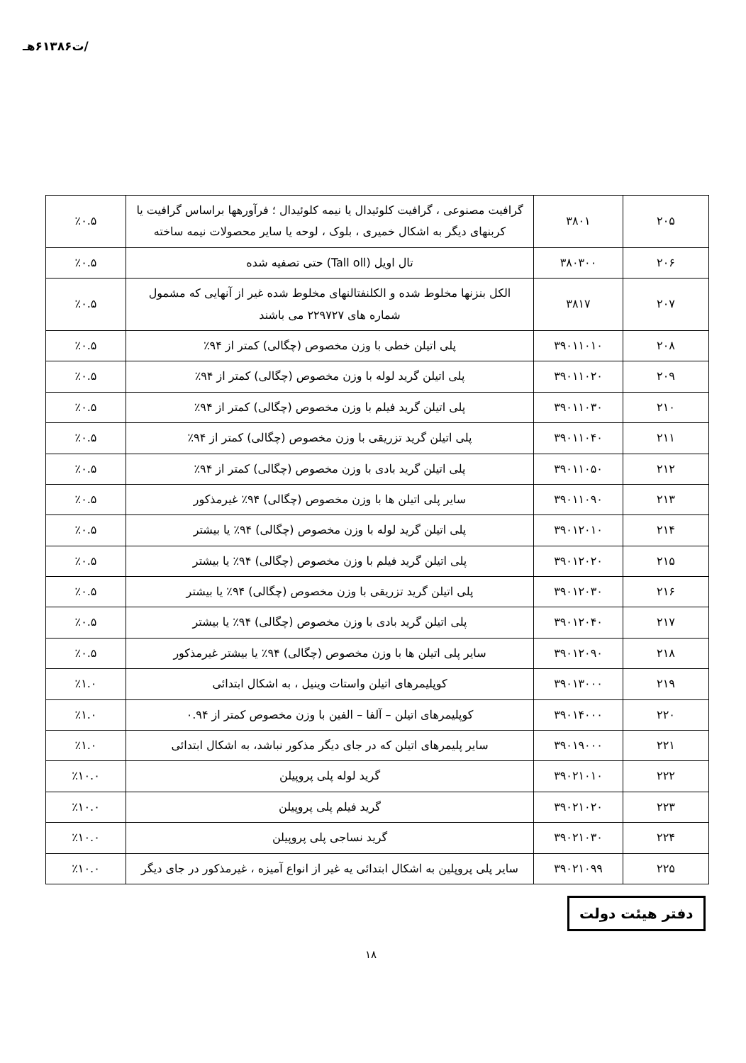/ت۶۱۳۸۶هـ
| ۲۰۵ | ۳۸۰۱ | گرافیت مصنوعی ، گرافیت کلوئیدال یا نیمه کلوئیدال ؛ فرآورهها براساس گرافیت یا کربنهای دیگر به اشکال خمیری ، بلوک ، لوحه یا سایر محصولات نیمه ساخته | ٪۰.۵ |
| ۲۰۶ | ۳۸۰۳۰۰ | تال اویل (Tall oll) حتی تصفیه شده | ٪۰.۵ |
| ۲۰۷ | ۳۸۱۷ | الکل بنزنها مخلوط شده و الکلنفتالنهای مخلوط شده غیر از آنهایی که مشمول شماره های ۲۲۹۷۲۷ می باشند | ٪۰.۵ |
| ۲۰۸ | ۳۹۰۱۱۰۱۰ | پلی اتیلن خطی با وزن مخصوص (چگالی) کمتر از ۹۴٪ | ٪۰.۵ |
| ۲۰۹ | ۳۹۰۱۱۰۲۰ | پلی اتیلن گرید لوله با وزن مخصوص (چگالی) کمتر از ۹۴٪ | ٪۰.۵ |
| ۲۱۰ | ۳۹۰۱۱۰۳۰ | پلی اتیلن گرید فیلم با وزن مخصوص (چگالی) کمتر از ۹۴٪ | ٪۰.۵ |
| ۲۱۱ | ۳۹۰۱۱۰۴۰ | پلی اتیلن گرید تزریقی با وزن مخصوص (چگالی) کمتر از ۹۴٪ | ٪۰.۵ |
| ۲۱۲ | ۳۹۰۱۱۰۵۰ | پلی اتیلن گرید بادی با وزن مخصوص (چگالی) کمتر از ۹۴٪ | ٪۰.۵ |
| ۲۱۳ | ۳۹۰۱۱۰۹۰ | سایر پلی اتیلن ها با وزن مخصوص (چگالی) ۹۴٪ غیرمذکور | ٪۰.۵ |
| ۲۱۴ | ۳۹۰۱۲۰۱۰ | پلی اتیلن گرید لوله با وزن مخصوص (چگالی) ۹۴٪ یا بیشتر | ٪۰.۵ |
| ۲۱۵ | ۳۹۰۱۲۰۲۰ | پلی اتیلن گرید فیلم با وزن مخصوص (چگالی) ۹۴٪ یا بیشتر | ٪۰.۵ |
| ۲۱۶ | ۳۹۰۱۲۰۳۰ | پلی اتیلن گرید تزریقی با وزن مخصوص (چگالی) ۹۴٪ یا بیشتر | ٪۰.۵ |
| ۲۱۷ | ۳۹۰۱۲۰۴۰ | پلی اتیلن گرید بادی با وزن مخصوص (چگالی) ۹۴٪ یا بیشتر | ٪۰.۵ |
| ۲۱۸ | ۳۹۰۱۲۰۹۰ | سایر پلی اتیلن ها با وزن مخصوص (چگالی) ۹۴٪ یا بیشتر غیرمذکور | ٪۰.۵ |
| ۲۱۹ | ۳۹۰۱۳۰۰۰ | کوپلیمرهای اتیلن واستات وینیل ، به اشکال ابتدائی | ٪۱.۰ |
| ۲۲۰ | ۳۹۰۱۴۰۰۰ | کوپلیمرهای اتیلن – آلفا – الفین با وزن مخصوص کمتر از ۰.۹۴ | ٪۱.۰ |
| ۲۲۱ | ۳۹۰۱۹۰۰۰ | سایر پلیمرهای اتیلن که در جای دیگر مذکور نباشد، به اشکال ابتدائی | ٪۱.۰ |
| ۲۲۲ | ۳۹۰۲۱۰۱۰ | گرید لوله پلی پروپیلن | ٪۱۰.۰ |
| ۲۲۳ | ۳۹۰۲۱۰۲۰ | گرید فیلم پلی پروپیلن | ٪۱۰.۰ |
| ۲۲۴ | ۳۹۰۲۱۰۳۰ | گرید نساجی پلی پروپیلن | ٪۱۰.۰ |
| ۲۲۵ | ۳۹۰۲۱۰۹۹ | سایر پلی پروپلین به اشکال ابتدائی یه غیر از انواع آمیزه ، غیرمذکور در جای دیگر | ٪۱۰.۰ |
دفتر هیئت دولت
۱۸